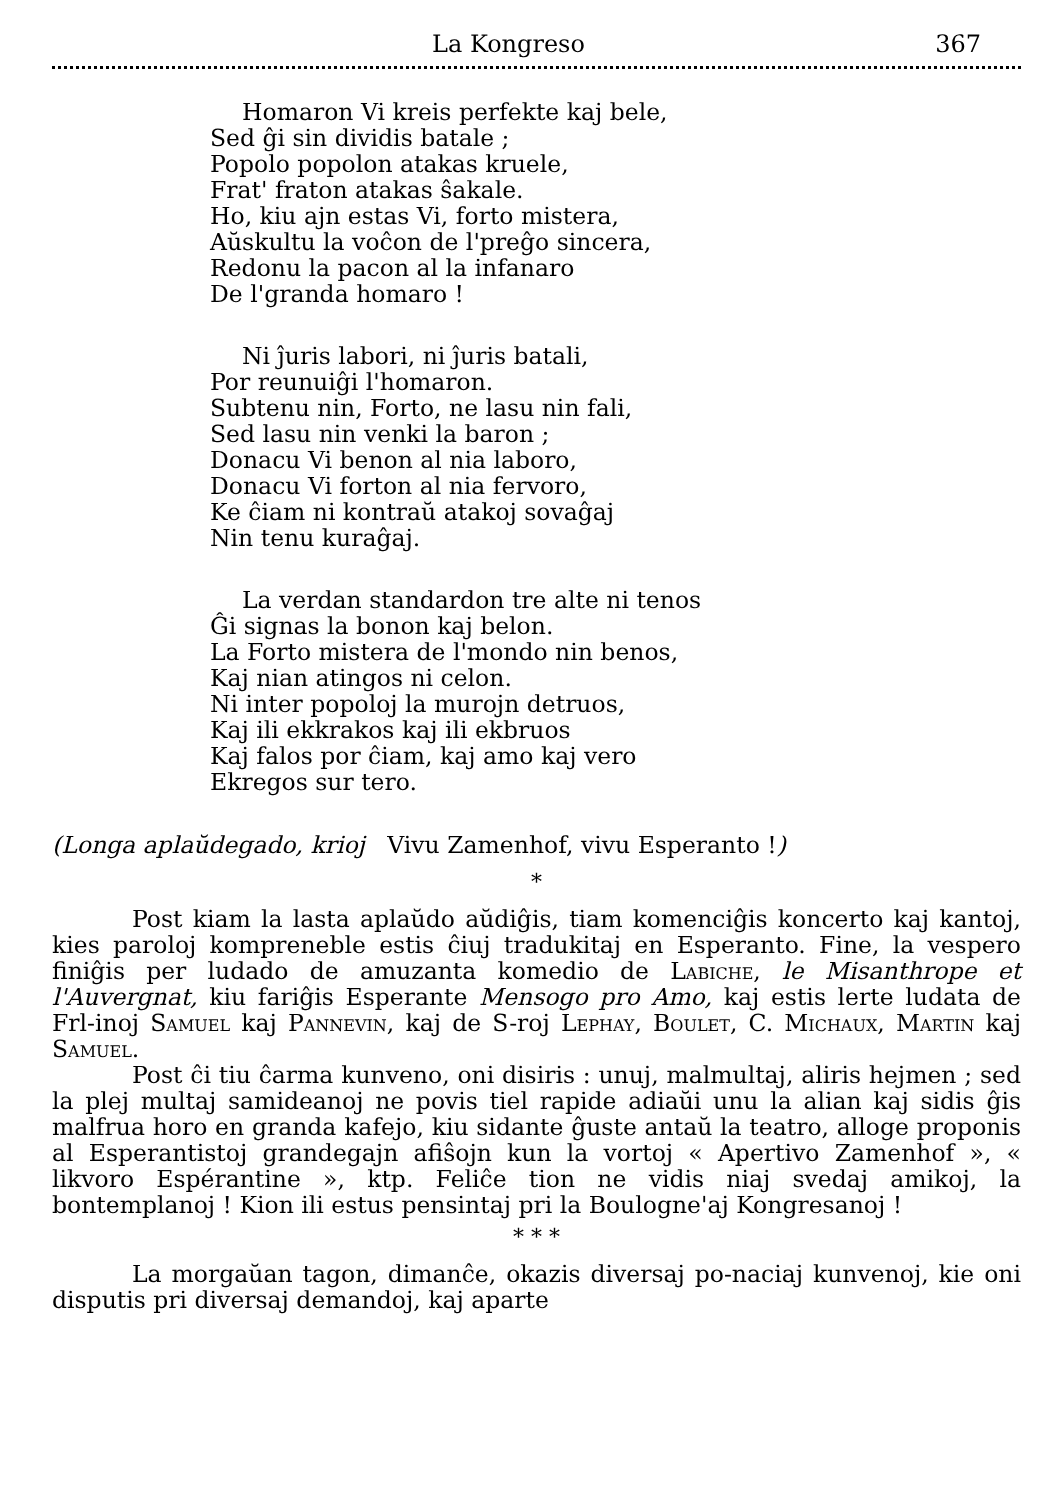La Kongreso 367
Homaron Vi kreis perfekte kaj bele,
Sed ĝi sin dividis batale ;
Popolo popolon atakas kruele,
Frat' fraton atakas ŝakale.
Ho, kiu ajn estas Vi, forto mistera,
Aŭskultu la voĉon de l'preĝo sincera,
Redonu la pacon al la infanaro
De l'granda homaro !
Ni ĵuris labori, ni ĵuris batali,
Por reunuiĝi l'homaron.
Subtenu nin, Forto, ne lasu nin fali,
Sed lasu nin venki la baron ;
Donacu Vi benon al nia laboro,
Donacu Vi forton al nia fervoro,
Ke ĉiam ni kontraŭ atakoj sovaĝaj
Nin tenu kuraĝaj.
La verdan standardon tre alte ni tenos
Ĝi signas la bonon kaj belon.
La Forto mistera de l'mondo nin benos,
Kaj nian atingos ni celon.
Ni inter popoloj la murojn detruos,
Kaj ili ekkrakos kaj ili ekbruos
Kaj falos por ĉiam, kaj amo kaj vero
Ekregos sur tero.
(Longa aplaŭdegado, krioj Vivu Zamenhof, vivu Esperanto !)
*
Post kiam la lasta aplaŭdo aŭdiĝis, tiam komenciĝis koncerto kaj kantoj, kies paroloj kompreneble estis ĉiuj tradukitaj en Esperanto. Fine, la vespero finiĝis per ludado de amuzanta komedio de Labiche, le Misanthrope et l'Auvergnat, kiu fariĝis Esperante Mensogo pro Amo, kaj estis lerte ludata de Frl-inoj Samuel kaj Pannevin, kaj de S-roj Lephay, Boulet, C. Michaux, Martin kaj Samuel.
Post ĉi tiu ĉarma kunveno, oni disiris : unuj, malmultaj, aliris hejmen ; sed la plej multaj samideanoj ne povis tiel rapide adiaŭi unu la alian kaj sidis ĝis malfrua horo en granda kafejo, kiu sidante ĝuste antaŭ la teatro, alloge proponis al Esperantistoj grandegajn afiŝojn kun la vortoj « Apertivo Zamenhof », « likvoro Espérantine », ktp. Feliĉe tion ne vidis niaj svedaj amikoj, la bontemplanoj ! Kion ili estus pensintaj pri la Boulogne'aj Kongresanoj !
* * *
La morgaŭan tagon, dimanĉe, okazis diversaj po-naciaj kunvenoj, kie oni disputis pri diversaj demandoj, kaj aparte